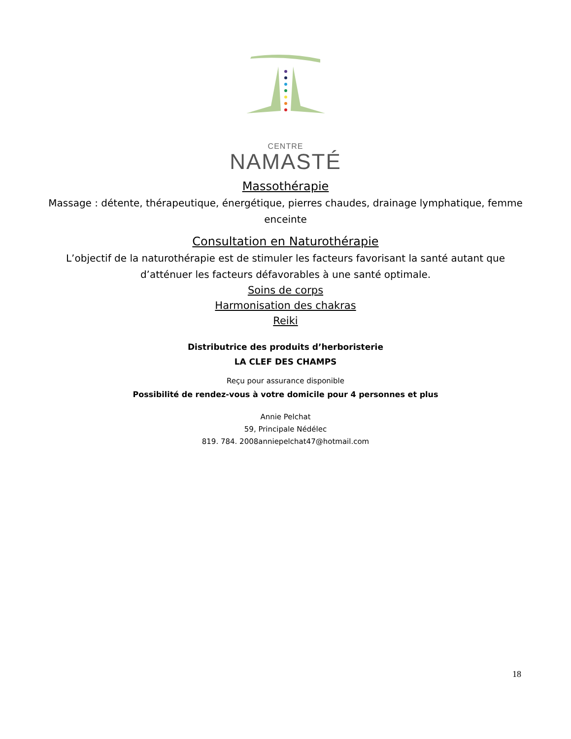CENTRE
NAMASTÉ
Massothérapie
Massage : détente, thérapeutique, énergétique, pierres chaudes, drainage lymphatique, femme enceinte
Consultation en Naturothérapie
L’objectif de la naturothérapie est de stimuler les facteurs favorisant la santé autant que d’atténuer les facteurs défavorables à une santé optimale.
Soins de corps
Harmonisation des chakras
Reiki
Distributrice des produits d’herboristerie
LA CLEF DES CHAMPS
Reçu pour assurance disponible
Possibilité de rendez-vous à votre domicile pour 4 personnes et plus
Annie Pelchat
59, Principale Nédélec
819. 784. 2008annie​pelchat47@hotmail.com
18